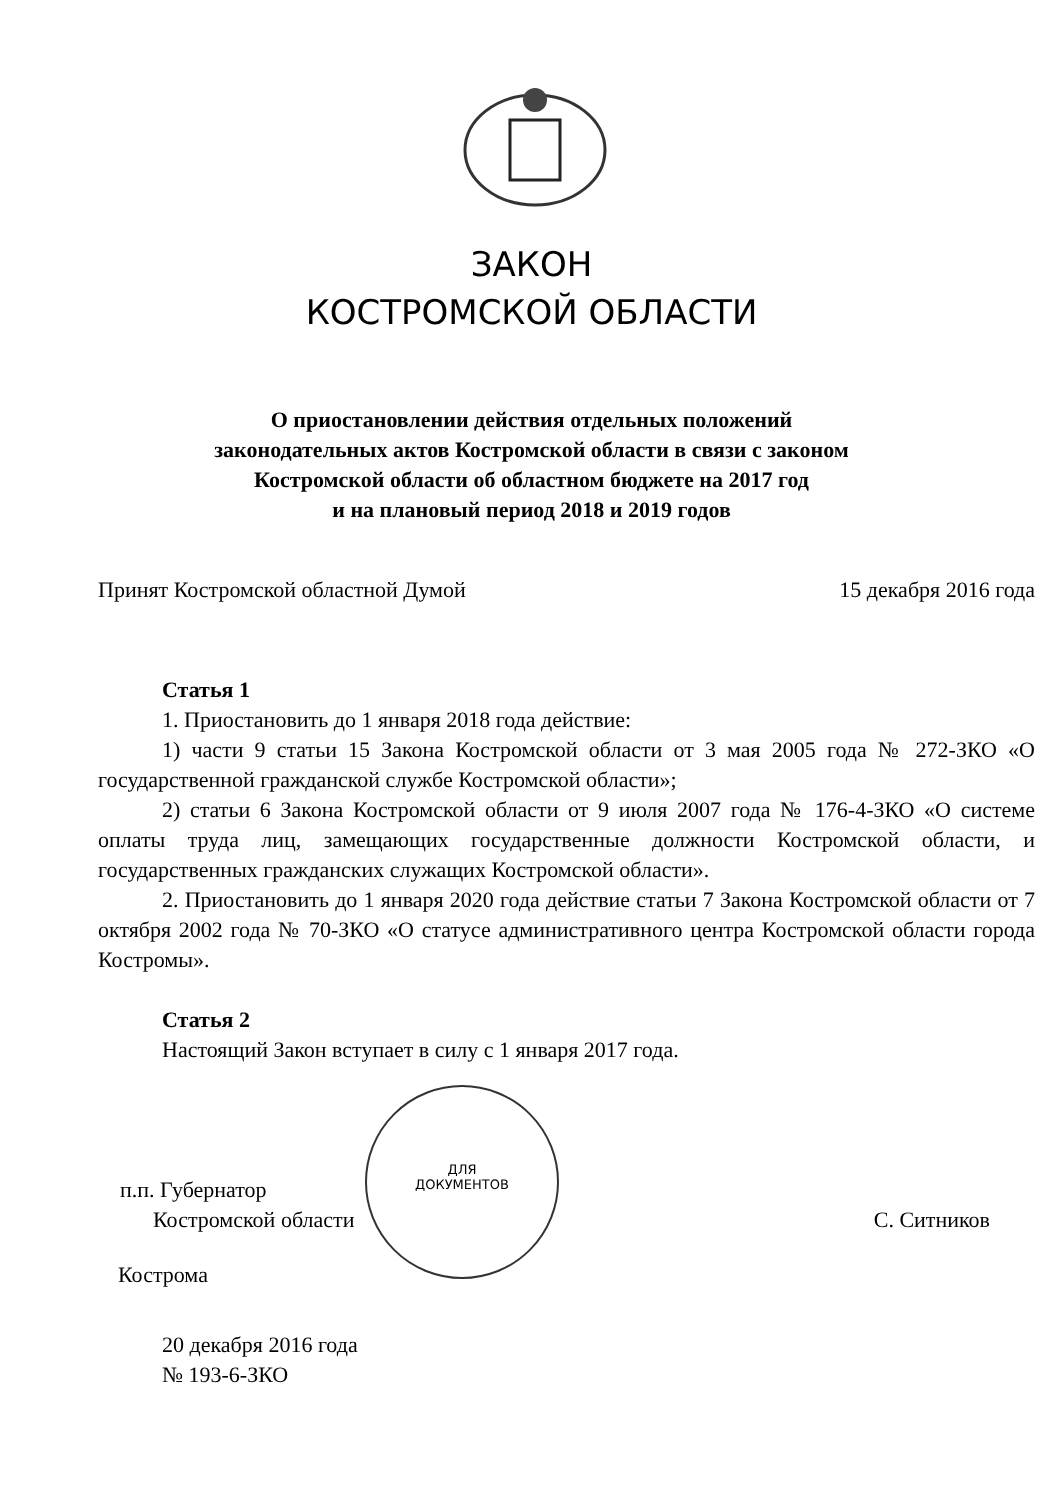ЗАКОН
КОСТРОМСКОЙ ОБЛАСТИ
О приостановлении действия отдельных положений
законодательных актов Костромской области в связи с законом
Костромской области об областном бюджете на 2017 год
и на плановый период 2018 и 2019 годов
Принят Костромской областной Думой 15 декабря 2016 года
Статья 1
1. Приостановить до 1 января 2018 года действие:
1) части 9 статьи 15 Закона Костромской области от 3 мая 2005 года № 272-ЗКО «О государственной гражданской службе Костромской области»;
2) статьи 6 Закона Костромской области от 9 июля 2007 года № 176-4-ЗКО «О системе оплаты труда лиц, замещающих государственные должности Костромской области, и государственных гражданских служащих Костромской области».
2. Приостановить до 1 января 2020 года действие статьи 7 Закона Костромской области от 7 октября 2002 года № 70-ЗКО «О статусе административного центра Костромской области города Костромы».
Статья 2
Настоящий Закон вступает в силу с 1 января 2017 года.
п.п. Губернатор
Костромской области С. Ситников
Кострома
20 декабря 2016 года
№ 193-6-ЗКО
ДЛЯ
ДОКУМЕНТОВ